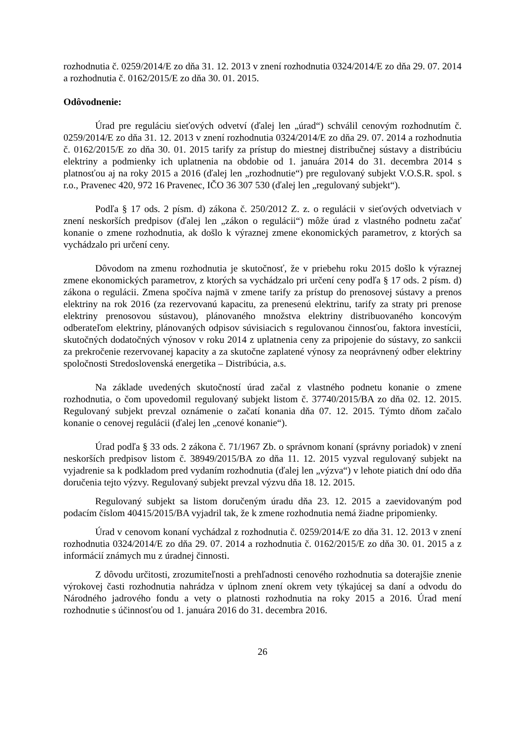rozhodnutia č. 0259/2014/E zo dňa 31. 12. 2013 v znení rozhodnutia 0324/2014/E zo dňa 29. 07. 2014 a rozhodnutia č. 0162/2015/E zo dňa 30. 01. 2015.
Odôvodnenie:
Úrad pre reguláciu sieťových odvetví (ďalej len „úrad“) schválil cenovým rozhodnutím č. 0259/2014/E zo dňa 31. 12. 2013 v znení rozhodnutia 0324/2014/E zo dňa 29. 07. 2014 a rozhodnutia č. 0162/2015/E zo dňa 30. 01. 2015 tarify za prístup do miestnej distribučnej sústavy a distribúciu elektriny a podmienky ich uplatnenia na obdobie od 1. januára 2014 do 31. decembra 2014 s platnosťou aj na roky 2015 a 2016 (ďalej len „rozhodnutie“) pre regulovaný subjekt V.O.S.R. spol. s r.o., Pravenec 420, 972 16 Pravenec, IČO 36 307 530 (ďalej len „regulovaný subjekt“).
Podľa § 17 ods. 2 písm. d) zákona č. 250/2012 Z. z. o regulácii v sieťových odvetviach v znení neskorších predpisov (ďalej len „zákon o regulácii“) môže úrad z vlastného podnetu začať konanie o zmene rozhodnutia, ak došlo k výraznej zmene ekonomických parametrov, z ktorých sa vychádzalo pri určení ceny.
Dôvodom na zmenu rozhodnutia je skutočnosť, že v priebehu roku 2015 došlo k výraznej zmene ekonomických parametrov, z ktorých sa vychádzalo pri určení ceny podľa § 17 ods. 2 písm. d) zákona o regulácii. Zmena spočíva najmä v zmene tarify za prístup do prenosovej sústavy a prenos elektriny na rok 2016 (za rezervovanú kapacitu, za prenesenú elektrinu, tarify za straty pri prenose elektriny prenosovou sústavou), plánovaného množstva elektriny distribuovaného koncovým odberateľom elektriny, plánovaných odpisov súvisiacich s regulovanou činnosťou, faktora investícii, skutočných dodatočných výnosov v roku 2014 z uplatnenia ceny za pripojenie do sústavy, zo sankcii za prekročenie rezervovanej kapacity a za skutočne zaplatené výnosy za neoprávnený odber elektriny spoločnosti Stredoslovenská energetika – Distribúcia, a.s.
Na základe uvedených skutočností úrad začal z vlastného podnetu konanie o zmene rozhodnutia, o čom upovedomil regulovaný subjekt listom č. 37740/2015/BA zo dňa 02. 12. 2015. Regulovaný subjekt prevzal oznámenie o začatí konania dňa 07. 12. 2015. Týmto dňom začalo konanie o cenovej regulácii (ďalej len „cenové konanie“).
Úrad podľa § 33 ods. 2 zákona č. 71/1967 Zb. o správnom konaní (správny poriadok) v znení neskorších predpisov listom č. 38949/2015/BA zo dňa 11. 12. 2015 vyzval regulovaný subjekt na vyjadrenie sa k podkladom pred vydaním rozhodnutia (ďalej len „výzva“) v lehote piatich dní odo dňa doručenia tejto výzvy. Regulovaný subjekt prevzal výzvu dňa 18. 12. 2015.
Regulovaný subjekt sa listom doručeným úradu dňa 23. 12. 2015 a zaevidovaným pod podacím číslom 40415/2015/BA vyjadril tak, že k zmene rozhodnutia nemá žiadne pripomienky.
Úrad v cenovom konaní vychádzal z rozhodnutia č. 0259/2014/E zo dňa 31. 12. 2013 v znení rozhodnutia 0324/2014/E zo dňa 29. 07. 2014 a rozhodnutia č. 0162/2015/E zo dňa 30. 01. 2015 a z informácií známych mu z úradnej činnosti.
Z dôvodu určitosti, zrozumiteľnosti a prehľadnosti cenového rozhodnutia sa doterajšie znenie výrokovej časti rozhodnutia nahrádza v úplnom znení okrem vety týkajúcej sa daní a odvodu do Národného jadrového fondu a vety o platnosti rozhodnutia na roky 2015 a 2016. Úrad mení rozhodnutie s účinnosťou od 1. januára 2016 do 31. decembra 2016.
26